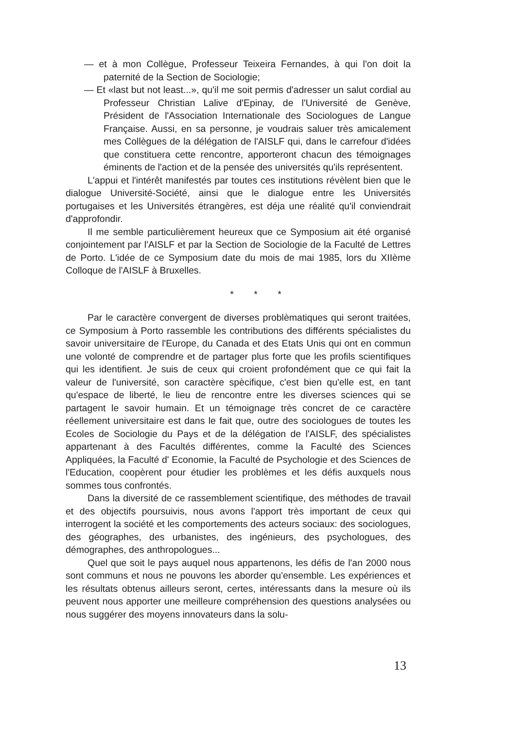— et à mon Collègue, Professeur Teixeira Fernandes, à qui l'on doit la paternité de la Section de Sociologie;
— Et «last but not least...», qu'il me soit permis d'adresser un salut cordial au Professeur Christian Lalive d'Epinay, de l'Université de Genève, Président de l'Association Internationale des Sociologues de Langue Française. Aussi, en sa personne, je voudrais saluer très amicalement mes Collègues de la délégation de l'AISLF qui, dans le carrefour d'idées que constituera cette rencontre, apporteront chacun des témoignages éminents de l'action et de la pensée des universités qu'ils représentent.
L'appui et l'intérêt manifestés par toutes ces institutions révèlent bien que le dialogue Université-Société, ainsi que le dialogue entre les Universités portugaises et les Universités étrangères, est déja une réalité qu'il conviendrait d'approfondir.
Il me semble particulièrement heureux que ce Symposium ait été organisé conjointement par l'AISLF et par la Section de Sociologie de la Faculté de Lettres de Porto. L'idée de ce Symposium date du mois de mai 1985, lors du XIIème Colloque de l'AISLF à Bruxelles.
* * *
Par le caractère convergent de diverses problèmatiques qui seront traitées, ce Symposium à Porto rassemble les contributions des différents spécialistes du savoir universitaire de l'Europe, du Canada et des Etats Unis qui ont en commun une volonté de comprendre et de partager plus forte que les profils scientifiques qui les identifient. Je suis de ceux qui croient profondément que ce qui fait la valeur de l'université, son caractère spècifique, c'est bien qu'elle est, en tant qu'espace de liberté, le lieu de rencontre entre les diverses sciences qui se partagent le savoir humain. Et un témoignage très concret de ce caractère réellement universitaire est dans le fait que, outre des sociologues de toutes les Ecoles de Sociologie du Pays et de la délégation de l'AISLF, des spécialistes appartenant à des Facultés différentes, comme la Faculté des Sciences Appliquées, la Faculté d' Economie, la Faculté de Psychologie et des Sciences de l'Education, coopèrent pour étudier les problèmes et les défis auxquels nous sommes tous confrontés.
Dans la diversité de ce rassemblement scientifique, des méthodes de travail et des objectifs poursuivis, nous avons l'apport très important de ceux qui interrogent la société et les comportements des acteurs sociaux: des sociologues, des géographes, des urbanistes, des ingénieurs, des psychologues, des démographes, des anthropologues...
Quel que soit le pays auquel nous appartenons, les défis de l'an 2000 nous sont communs et nous ne pouvons les aborder qu'ensemble. Les expériences et les résultats obtenus ailleurs seront, certes, intéressants dans la mesure où ils peuvent nous apporter une meilleure compréhension des questions analysées ou nous suggérer des moyens innovateurs dans la solu-
13